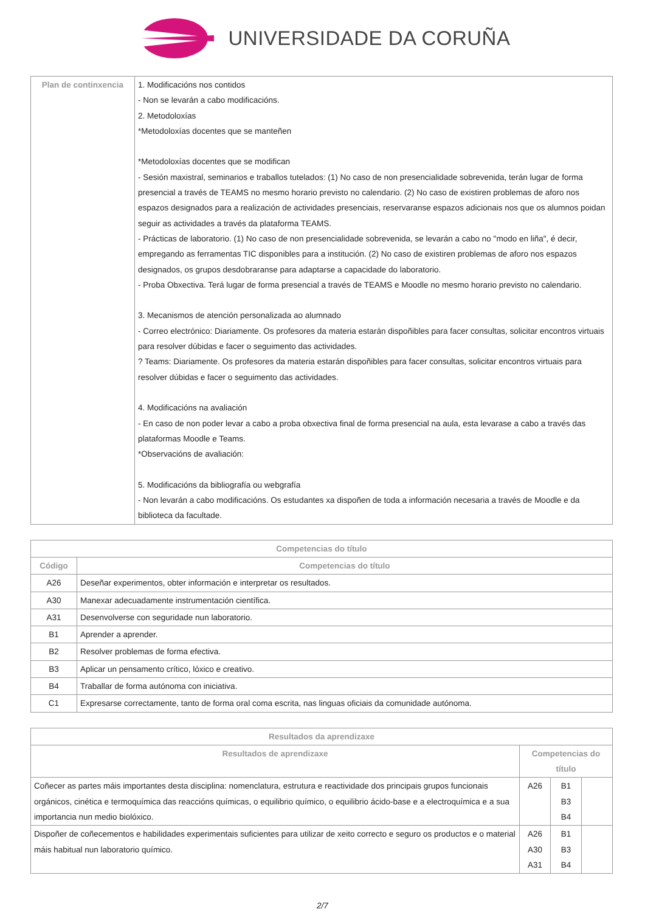UNIVERSIDADE DA CORUÑA
| Plan de continxencia | 1. Modificacións nos contidos - Non se levarán a cabo modificacións. 2. Metodoloxías *Metodoloxías docentes que se manteñen *Metodoloxías docentes que se modifican - Sesión maxistral, seminarios e traballos tutelados: (1) No caso de non presencialidade sobrevenida, terán lugar de forma presencial a través de TEAMS no mesmo horario previsto no calendario. (2) No caso de existiren problemas de aforo nos espazos designados para a realización de actividades presenciais, reservaranse espazos adicionais nos que os alumnos poidan seguir as actividades a través da plataforma TEAMS. - Prácticas de laboratorio. (1) No caso de non presencialidade sobrevenida, se levarán a cabo no "modo en liña", é decir, empregando as ferramentas TIC disponibles para a institución. (2) No caso de existiren problemas de aforo nos espazos designados, os grupos desdobraranse para adaptarse a capacidade do laboratorio. - Proba Obxectiva. Terá lugar de forma presencial a través de TEAMS e Moodle no mesmo horario previsto no calendario. 3. Mecanismos de atención personalizada ao alumnado - Correo electrónico: Diariamente. Os profesores da materia estarán dispoñibles para facer consultas, solicitar encontros virtuais para resolver dúbidas e facer o seguimento das actividades. ? Teams: Diariamente. Os profesores da materia estarán dispoñibles para facer consultas, solicitar encontros virtuais para resolver dúbidas e facer o seguimento das actividades. 4. Modificacións na avaliación - En caso de non poder levar a cabo a proba obxectiva final de forma presencial na aula, esta levarase a cabo a través das plataformas Moodle e Teams. *Observacións de avaliación: 5. Modificacións da bibliografía ou webgrafía - Non levarán a cabo modificacións. Os estudantes xa dispoñen de toda a información necesaria a través de Moodle e da biblioteca da facultade. |
| Competencias do título | |
| --- | --- |
| Código | Competencias do título |
| A26 | Deseñar experimentos, obter información e interpretar os resultados. |
| A30 | Manexar adecuadamente instrumentación científica. |
| A31 | Desenvolverse con seguridade nun laboratorio. |
| B1 | Aprender a aprender. |
| B2 | Resolver problemas de forma efectiva. |
| B3 | Aplicar un pensamento crítico, lóxico e creativo. |
| B4 | Traballar de forma autónoma con iniciativa. |
| C1 | Expresarse correctamente, tanto de forma oral coma escrita, nas linguas oficiais da comunidade autónoma. |
| Resultados da aprendizaxe | | | |
| --- | --- | --- | --- |
| Resultados de aprendizaxe | Competencias do título | | |
| Coñecer as partes máis importantes desta disciplina: nomenclatura, estrutura e reactividade dos principais grupos funcionais orgánicos, cinética e termoquímica das reaccións químicas, o equilibrio químico, o equilibrio ácido-base e a electroquímica e a sua importancia nun medio biolóxico. | A26 | B1 B3 B4 | |
| Dispoñer de coñecementos e habilidades experimentais suficientes para utilizar de xeito correcto e seguro os productos e o material máis habitual nun laboratorio químico. | A26 A30 A31 | B1 B3 B4 | |
2/7